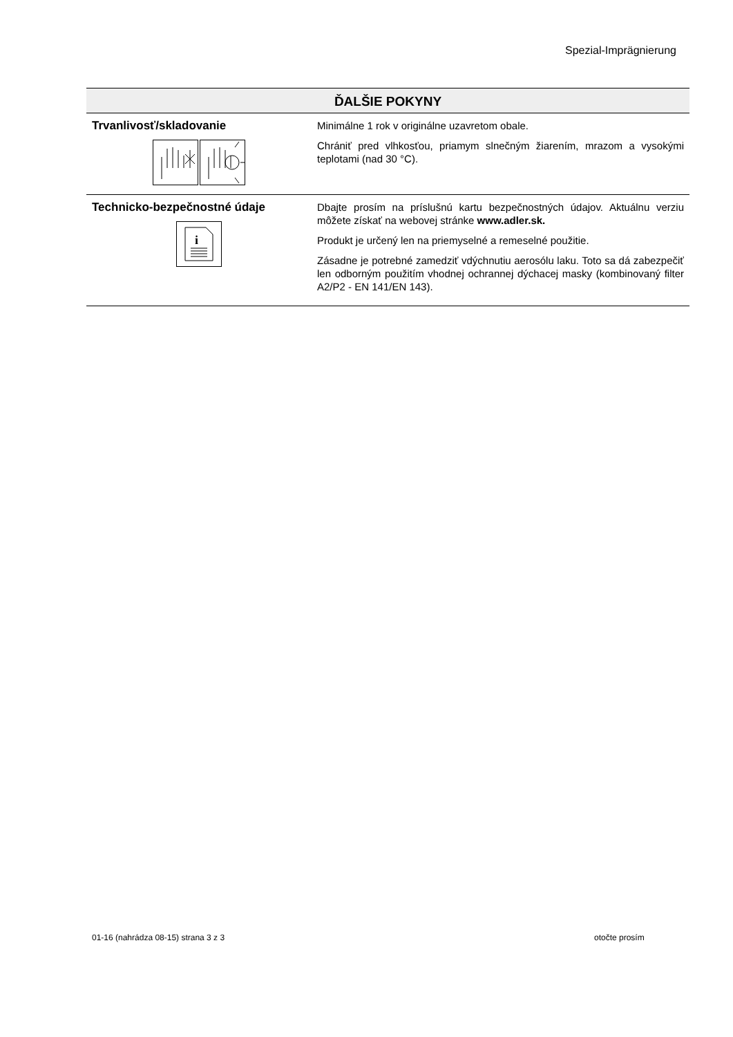Spezial-Imprägnierung
| ĎALŠIE POKYNY | |
| --- | --- |
| Trvanlivosť/skladovanie | Minimálne 1 rok v originálne uzavretom obale. Chrániť pred vlhkosťou, priamym slnečným žiarením, mrazom a vysokými teplotami (nad 30 °C). |
| Technicko-bezpečnostné údaje i | Dbajte prosím na príslušnú kartu bezpečnostných údajov. Aktuálnu verziu môžete získať na webovej stránke www.adler.sk. Produkt je určený len na priemyselné a remeselné použitie. Zásadne je potrebné zamedziť vdýchnutiu aerosólu laku. Toto sa dá zabezpečiť len odborným použitím vhodnej ochrannej dýchacej masky (kombinovaný filter A2/P2 - EN 141/EN 143). |
01-16 (nahrádza 08-15) strana 3 z 3
otočte prosím